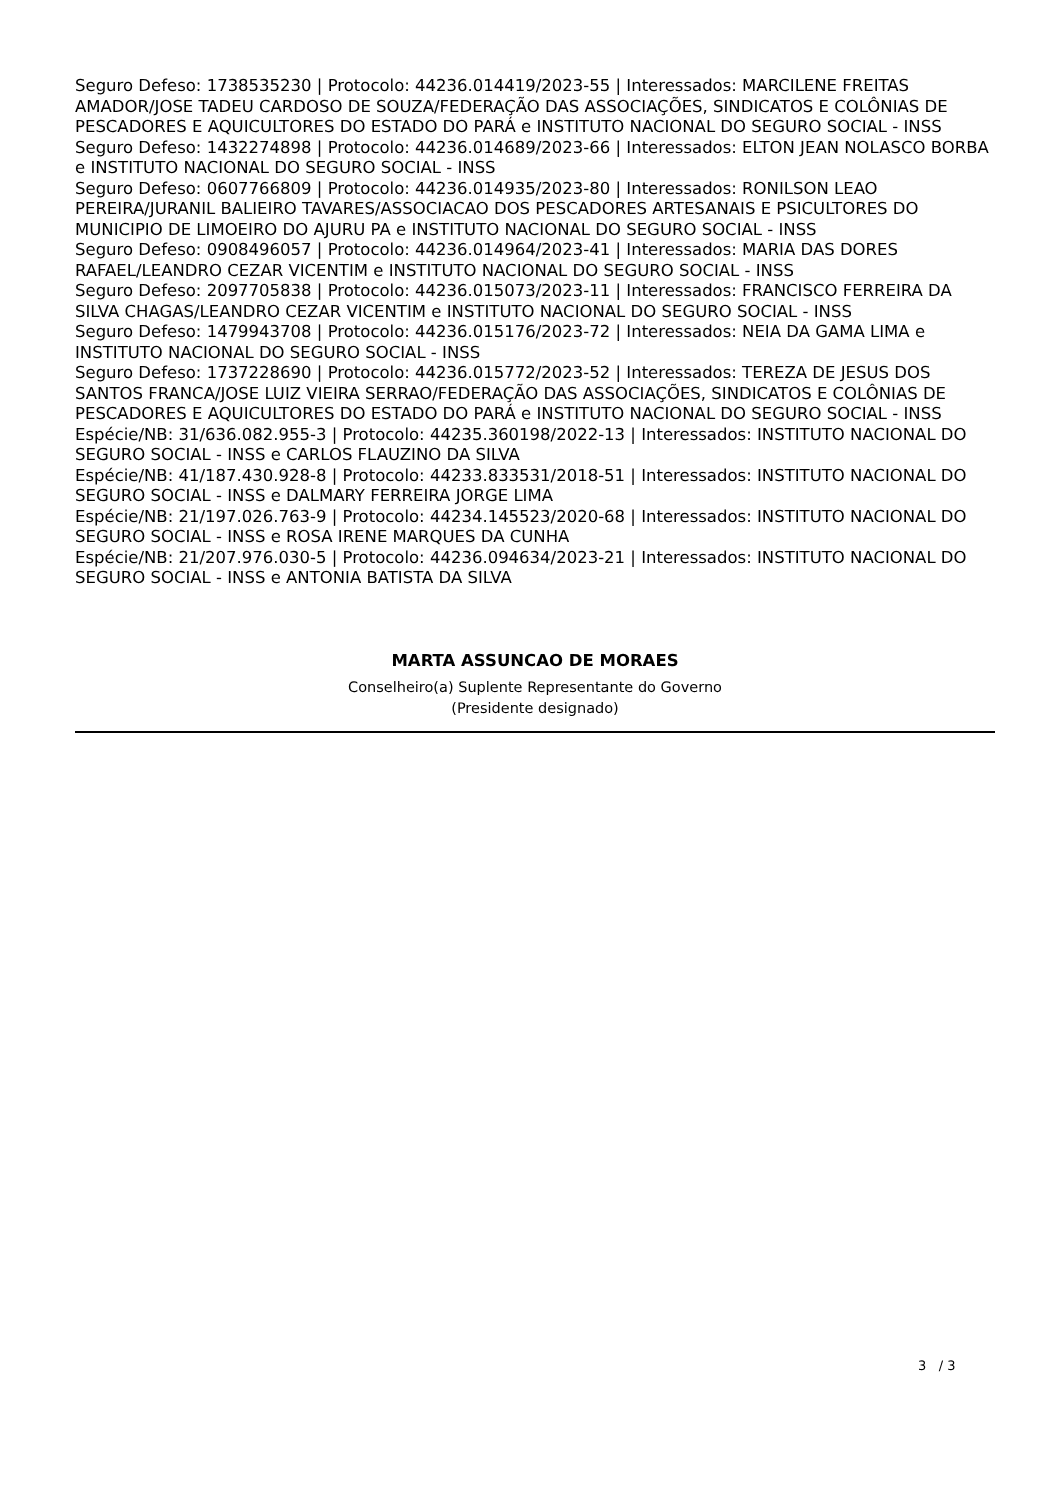Seguro Defeso: 1738535230 | Protocolo: 44236.014419/2023-55 | Interessados: MARCILENE FREITAS AMADOR/JOSE TADEU CARDOSO DE SOUZA/FEDERAÇÃO DAS ASSOCIAÇÕES, SINDICATOS E COLÔNIAS DE PESCADORES E AQUICULTORES DO ESTADO DO PARÁ e INSTITUTO NACIONAL DO SEGURO SOCIAL - INSS
Seguro Defeso: 1432274898 | Protocolo: 44236.014689/2023-66 | Interessados: ELTON JEAN NOLASCO BORBA e INSTITUTO NACIONAL DO SEGURO SOCIAL - INSS
Seguro Defeso: 0607766809 | Protocolo: 44236.014935/2023-80 | Interessados: RONILSON LEAO PEREIRA/JURANIL BALIEIRO TAVARES/ASSOCIACAO DOS PESCADORES ARTESANAIS E PSICULTORES DO MUNICIPIO DE LIMOEIRO DO AJURU PA e INSTITUTO NACIONAL DO SEGURO SOCIAL - INSS
Seguro Defeso: 0908496057 | Protocolo: 44236.014964/2023-41 | Interessados: MARIA DAS DORES RAFAEL/LEANDRO CEZAR VICENTIM e INSTITUTO NACIONAL DO SEGURO SOCIAL - INSS
Seguro Defeso: 2097705838 | Protocolo: 44236.015073/2023-11 | Interessados: FRANCISCO FERREIRA DA SILVA CHAGAS/LEANDRO CEZAR VICENTIM e INSTITUTO NACIONAL DO SEGURO SOCIAL - INSS
Seguro Defeso: 1479943708 | Protocolo: 44236.015176/2023-72 | Interessados: NEIA DA GAMA LIMA e INSTITUTO NACIONAL DO SEGURO SOCIAL - INSS
Seguro Defeso: 1737228690 | Protocolo: 44236.015772/2023-52 | Interessados: TEREZA DE JESUS DOS SANTOS FRANCA/JOSE LUIZ VIEIRA SERRAO/FEDERAÇÃO DAS ASSOCIAÇÕES, SINDICATOS E COLÔNIAS DE PESCADORES E AQUICULTORES DO ESTADO DO PARÁ e INSTITUTO NACIONAL DO SEGURO SOCIAL - INSS
Espécie/NB: 31/636.082.955-3 | Protocolo: 44235.360198/2022-13 | Interessados: INSTITUTO NACIONAL DO SEGURO SOCIAL - INSS e CARLOS FLAUZINO DA SILVA
Espécie/NB: 41/187.430.928-8 | Protocolo: 44233.833531/2018-51 | Interessados: INSTITUTO NACIONAL DO SEGURO SOCIAL - INSS e DALMARY FERREIRA JORGE LIMA
Espécie/NB: 21/197.026.763-9 | Protocolo: 44234.145523/2020-68 | Interessados: INSTITUTO NACIONAL DO SEGURO SOCIAL - INSS e ROSA IRENE MARQUES DA CUNHA
Espécie/NB: 21/207.976.030-5 | Protocolo: 44236.094634/2023-21 | Interessados: INSTITUTO NACIONAL DO SEGURO SOCIAL - INSS e ANTONIA BATISTA DA SILVA
MARTA ASSUNCAO DE MORAES
Conselheiro(a) Suplente Representante do Governo
(Presidente designado)
3 / 3